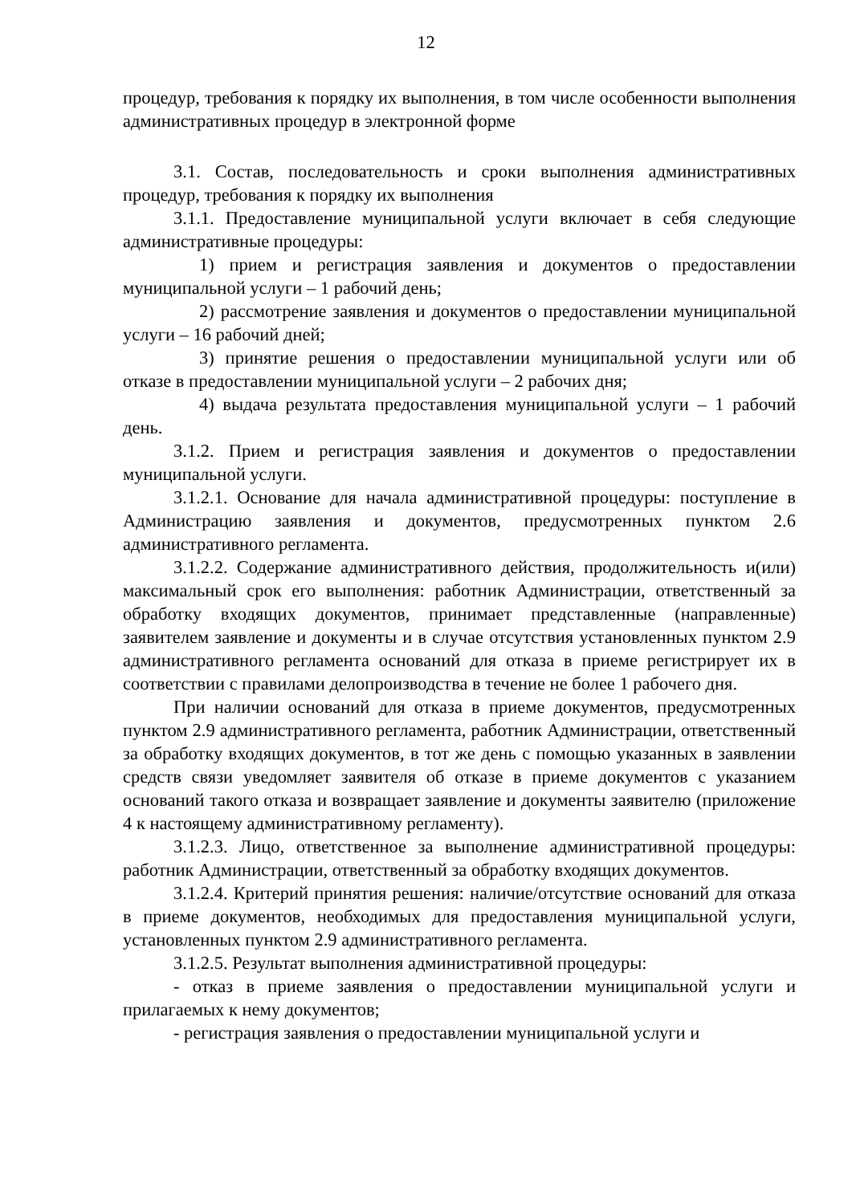12
процедур, требования к порядку их выполнения, в том числе особенности выполнения административных процедур в электронной форме
3.1. Состав, последовательность и сроки выполнения административных процедур, требования к порядку их выполнения
3.1.1. Предоставление муниципальной услуги включает в себя следующие административные процедуры:
1) прием и регистрация заявления и документов о предоставлении муниципальной услуги – 1 рабочий день;
2) рассмотрение заявления и документов о предоставлении муниципальной услуги – 16 рабочий дней;
3) принятие решения о предоставлении муниципальной услуги или об отказе в предоставлении муниципальной услуги – 2 рабочих дня;
4) выдача результата предоставления муниципальной услуги – 1 рабочий день.
3.1.2. Прием и регистрация заявления и документов о предоставлении муниципальной услуги.
3.1.2.1. Основание для начала административной процедуры: поступление в Администрацию заявления и документов, предусмотренных пунктом 2.6 административного регламента.
3.1.2.2. Содержание административного действия, продолжительность и(или) максимальный срок его выполнения: работник Администрации, ответственный за обработку входящих документов, принимает представленные (направленные) заявителем заявление и документы и в случае отсутствия установленных пунктом 2.9 административного регламента оснований для отказа в приеме регистрирует их в соответствии с правилами делопроизводства в течение не более 1 рабочего дня.
При наличии оснований для отказа в приеме документов, предусмотренных пунктом 2.9 административного регламента, работник Администрации, ответственный за обработку входящих документов, в тот же день с помощью указанных в заявлении средств связи уведомляет заявителя об отказе в приеме документов с указанием оснований такого отказа и возвращает заявление и документы заявителю (приложение 4 к настоящему административному регламенту).
3.1.2.3. Лицо, ответственное за выполнение административной процедуры: работник Администрации, ответственный за обработку входящих документов.
3.1.2.4. Критерий принятия решения: наличие/отсутствие оснований для отказа в приеме документов, необходимых для предоставления муниципальной услуги, установленных пунктом 2.9 административного регламента.
3.1.2.5. Результат выполнения административной процедуры:
- отказ в приеме заявления о предоставлении муниципальной услуги и прилагаемых к нему документов;
- регистрация заявления о предоставлении муниципальной услуги и